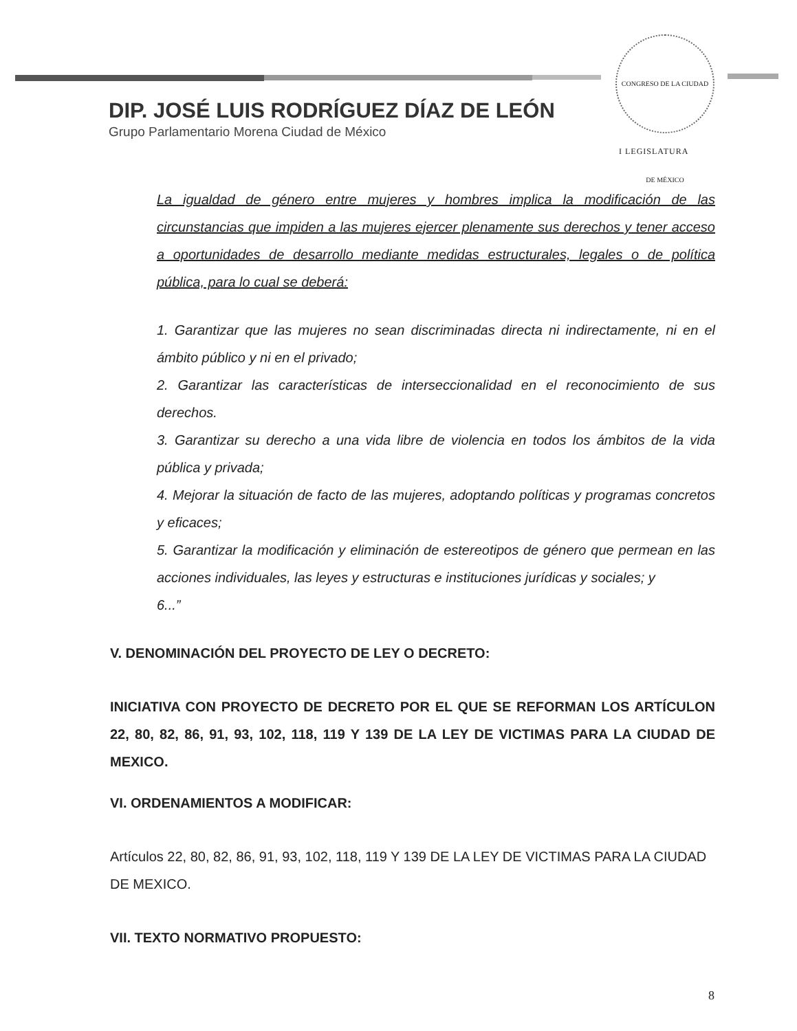DIP. JOSÉ LUIS RODRÍGUEZ DÍAZ DE LEÓN
Grupo Parlamentario Morena Ciudad de México
CONGRESO DE LA CIUDAD DE MÉXICO
I LEGISLATURA
La igualdad de género entre mujeres y hombres implica la modificación de las circunstancias que impiden a las mujeres ejercer plenamente sus derechos y tener acceso a oportunidades de desarrollo mediante medidas estructurales, legales o de política pública, para lo cual se deberá:
1. Garantizar que las mujeres no sean discriminadas directa ni indirectamente, ni en el ámbito público y ni en el privado;
2. Garantizar las características de interseccionalidad en el reconocimiento de sus derechos.
3. Garantizar su derecho a una vida libre de violencia en todos los ámbitos de la vida pública y privada;
4. Mejorar la situación de facto de las mujeres, adoptando políticas y programas concretos y eficaces;
5. Garantizar la modificación y eliminación de estereotipos de género que permean en las acciones individuales, las leyes y estructuras e instituciones jurídicas y sociales; y
6...”
V. DENOMINACIÓN DEL PROYECTO DE LEY O DECRETO:
INICIATIVA CON PROYECTO DE DECRETO POR EL QUE SE REFORMAN LOS ARTÍCULON 22, 80, 82, 86, 91, 93, 102, 118, 119 Y 139 DE LA LEY DE VICTIMAS PARA LA CIUDAD DE MEXICO.
VI. ORDENAMIENTOS A MODIFICAR:
Artículos 22, 80, 82, 86, 91, 93, 102, 118, 119 Y 139 DE LA LEY DE VICTIMAS PARA LA CIUDAD DE MEXICO.
VII. TEXTO NORMATIVO PROPUESTO:
8